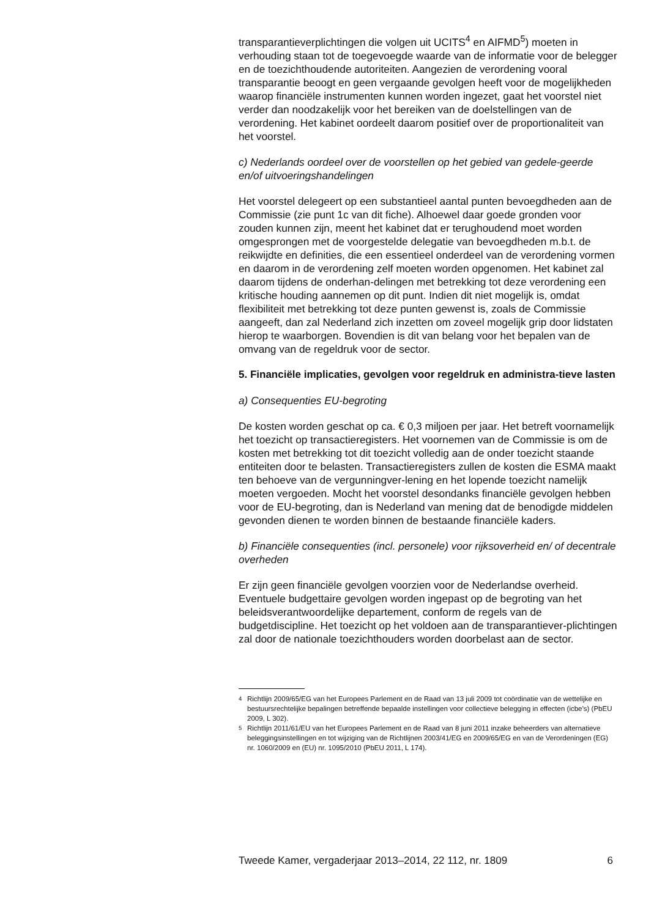transparantieverplichtingen die volgen uit UCITS<sup>4</sup> en AIFMD<sup>5</sup>) moeten in verhouding staan tot de toegevoegde waarde van de informatie voor de belegger en de toezichthoudende autoriteiten. Aangezien de verordening vooral transparantie beoogt en geen vergaande gevolgen heeft voor de mogelijkheden waarop financiële instrumenten kunnen worden ingezet, gaat het voorstel niet verder dan noodzakelijk voor het bereiken van de doelstellingen van de verordening. Het kabinet oordeelt daarom positief over de proportionaliteit van het voorstel.
c) Nederlands oordeel over de voorstellen op het gebied van gedele-geerde en/of uitvoeringshandelingen
Het voorstel delegeert op een substantieel aantal punten bevoegdheden aan de Commissie (zie punt 1c van dit fiche). Alhoewel daar goede gronden voor zouden kunnen zijn, meent het kabinet dat er terughoudend moet worden omgesprongen met de voorgestelde delegatie van bevoegdheden m.b.t. de reikwijdte en definities, die een essentieel onderdeel van de verordening vormen en daarom in de verordening zelf moeten worden opgenomen. Het kabinet zal daarom tijdens de onderhan-delingen met betrekking tot deze verordening een kritische houding aannemen op dit punt. Indien dit niet mogelijk is, omdat flexibiliteit met betrekking tot deze punten gewenst is, zoals de Commissie aangeeft, dan zal Nederland zich inzetten om zoveel mogelijk grip door lidstaten hierop te waarborgen. Bovendien is dit van belang voor het bepalen van de omvang van de regeldruk voor de sector.
5. Financiële implicaties, gevolgen voor regeldruk en administra-tieve lasten
a) Consequenties EU-begroting
De kosten worden geschat op ca. € 0,3 miljoen per jaar. Het betreft voornamelijk het toezicht op transactieregisters. Het voornemen van de Commissie is om de kosten met betrekking tot dit toezicht volledig aan de onder toezicht staande entiteiten door te belasten. Transactieregisters zullen de kosten die ESMA maakt ten behoeve van de vergunningver-lening en het lopende toezicht namelijk moeten vergoeden. Mocht het voorstel desondanks financiële gevolgen hebben voor de EU-begroting, dan is Nederland van mening dat de benodigde middelen gevonden dienen te worden binnen de bestaande financiële kaders.
b) Financiële consequenties (incl. personele) voor rijksoverheid en/ of decentrale overheden
Er zijn geen financiële gevolgen voorzien voor de Nederlandse overheid. Eventuele budgettaire gevolgen worden ingepast op de begroting van het beleidsverantwoordelijke departement, conform de regels van de budgetdiscipline. Het toezicht op het voldoen aan de transparantiever-plichtingen zal door de nationale toezichthouders worden doorbelast aan de sector.
<sup>4</sup> Richtlijn 2009/65/EG van het Europees Parlement en de Raad van 13 juli 2009 tot coördinatie van de wettelijke en bestuursrechtelijke bepalingen betreffende bepaalde instellingen voor collectieve belegging in effecten (icbe’s) (PbEU 2009, L 302).
<sup>5</sup> Richtlijn 2011/61/EU van het Europees Parlement en de Raad van 8 juni 2011 inzake beheerders van alternatieve beleggingsinstellingen en tot wijziging van de Richtlijnen 2003/41/EG en 2009/65/EG en van de Verordeningen (EG) nr. 1060/2009 en (EU) nr. 1095/2010 (PbEU 2011, L 174).
Tweede Kamer, vergaderjaar 2013–2014, 22 112, nr. 1809 6